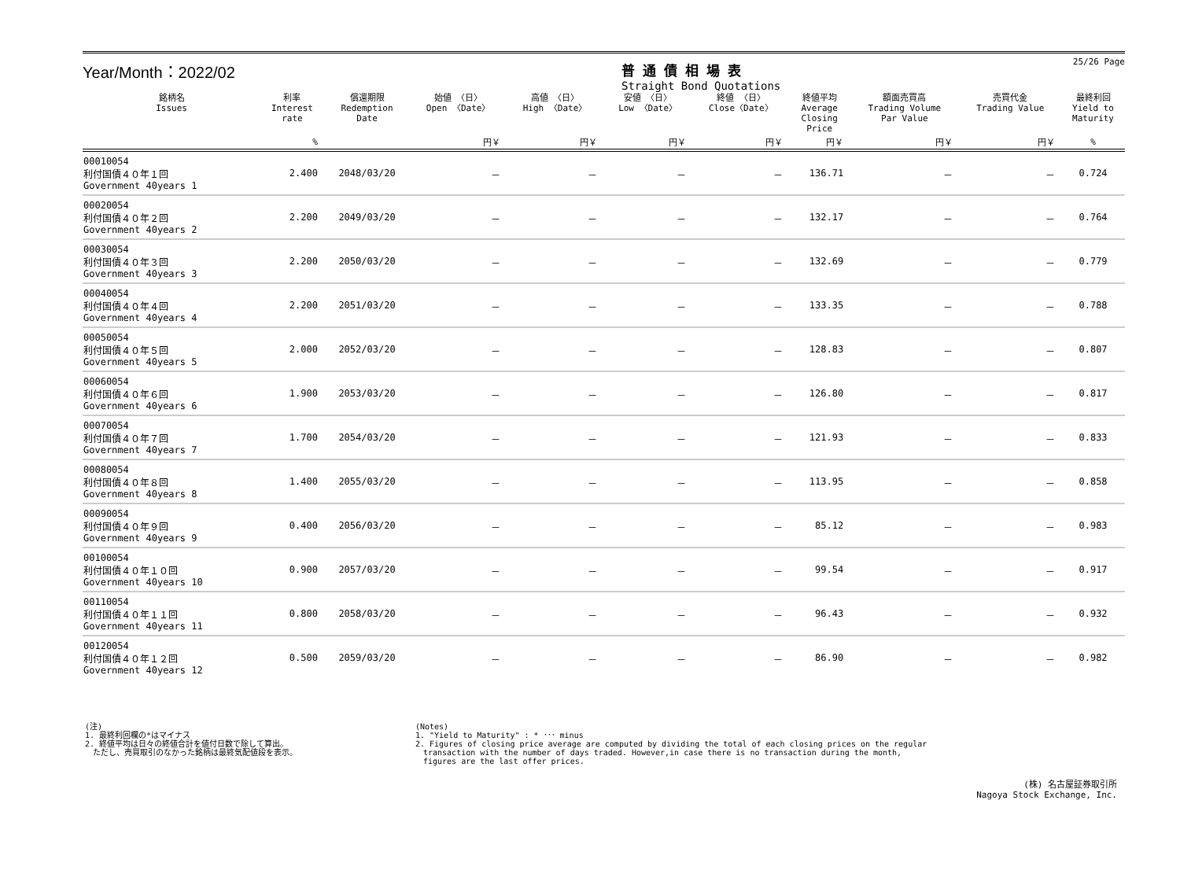Year/Month：2022/02
普通債相場表
Straight Bond Quotations
25/26 Page
| 銘柄名 Issues | 利率 Interest rate | 償還期限 Redemption Date | 始値 〈日〉 Open 〈Date〉 | 高値 〈日〉 High 〈Date〉 | 安値 〈日〉 Low 〈Date〉 | 終値 〈日〉 Close〈Date〉 | 終値平均 Average Closing Price | 額面売買高 Trading Volume Par Value | 売買代金 Trading Value | 最終利回 Yield to Maturity |
| --- | --- | --- | --- | --- | --- | --- | --- | --- | --- | --- |
| | % | | 円￥ | 円￥ | 円￥ | 円￥ | 円￥ | 円￥ | 円￥ | % |
| 00010054 利付国債４０年１回 Government 40years 1 | 2.400 | 2048/03/20 | － | － | － | － | 136.71 | － | － | 0.724 |
| 00020054 利付国債４０年２回 Government 40years 2 | 2.200 | 2049/03/20 | － | － | － | － | 132.17 | － | － | 0.764 |
| 00030054 利付国債４０年３回 Government 40years 3 | 2.200 | 2050/03/20 | － | － | － | － | 132.69 | － | － | 0.779 |
| 00040054 利付国債４０年４回 Government 40years 4 | 2.200 | 2051/03/20 | － | － | － | － | 133.35 | － | － | 0.788 |
| 00050054 利付国債４０年５回 Government 40years 5 | 2.000 | 2052/03/20 | － | － | － | － | 128.83 | － | － | 0.807 |
| 00060054 利付国債４０年６回 Government 40years 6 | 1.900 | 2053/03/20 | － | － | － | － | 126.80 | － | － | 0.817 |
| 00070054 利付国債４０年７回 Government 40years 7 | 1.700 | 2054/03/20 | － | － | － | － | 121.93 | － | － | 0.833 |
| 00080054 利付国債４０年８回 Government 40years 8 | 1.400 | 2055/03/20 | － | － | － | － | 113.95 | － | － | 0.858 |
| 00090054 利付国債４０年９回 Government 40years 9 | 0.400 | 2056/03/20 | － | － | － | － | 85.12 | － | － | 0.983 |
| 00100054 利付国債４０年１０回 Government 40years 10 | 0.900 | 2057/03/20 | － | － | － | － | 99.54 | － | － | 0.917 |
| 00110054 利付国債４０年１１回 Government 40years 11 | 0.800 | 2058/03/20 | － | － | － | － | 96.43 | － | － | 0.932 |
| 00120054 利付国債４０年１２回 Government 40years 12 | 0.500 | 2059/03/20 | － | － | － | － | 86.90 | － | － | 0.982 |
(注)
1. 最終利回欄の*はマイナス
2. 終値平均は日々の終値合計を値付日数で除して算出。
　ただし、売買取引のなかった銘柄は最終気配値段を表示。
(Notes)
1. "Yield to Maturity" : * ･･･ minus
2. Figures of closing price average are computed by dividing the total of each closing prices on the regular
　transaction with the number of days traded. However,in case there is no transaction during the month,
　figures are the last offer prices.
(株) 名古屋証券取引所
Nagoya Stock Exchange, Inc.